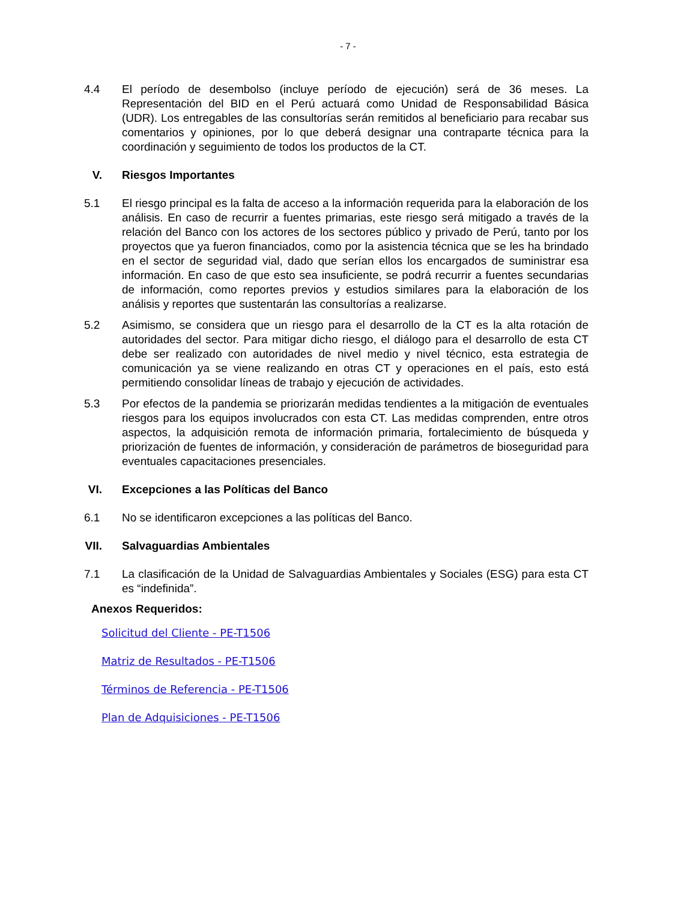- 7 -
4.4 El período de desembolso (incluye período de ejecución) será de 36 meses. La Representación del BID en el Perú actuará como Unidad de Responsabilidad Básica (UDR). Los entregables de las consultorías serán remitidos al beneficiario para recabar sus comentarios y opiniones, por lo que deberá designar una contraparte técnica para la coordinación y seguimiento de todos los productos de la CT.
V. Riesgos Importantes
5.1 El riesgo principal es la falta de acceso a la información requerida para la elaboración de los análisis. En caso de recurrir a fuentes primarias, este riesgo será mitigado a través de la relación del Banco con los actores de los sectores público y privado de Perú, tanto por los proyectos que ya fueron financiados, como por la asistencia técnica que se les ha brindado en el sector de seguridad vial, dado que serían ellos los encargados de suministrar esa información. En caso de que esto sea insuficiente, se podrá recurrir a fuentes secundarias de información, como reportes previos y estudios similares para la elaboración de los análisis y reportes que sustentarán las consultorías a realizarse.
5.2 Asimismo, se considera que un riesgo para el desarrollo de la CT es la alta rotación de autoridades del sector. Para mitigar dicho riesgo, el diálogo para el desarrollo de esta CT debe ser realizado con autoridades de nivel medio y nivel técnico, esta estrategia de comunicación ya se viene realizando en otras CT y operaciones en el país, esto está permitiendo consolidar líneas de trabajo y ejecución de actividades.
5.3 Por efectos de la pandemia se priorizarán medidas tendientes a la mitigación de eventuales riesgos para los equipos involucrados con esta CT. Las medidas comprenden, entre otros aspectos, la adquisición remota de información primaria, fortalecimiento de búsqueda y priorización de fuentes de información, y consideración de parámetros de bioseguridad para eventuales capacitaciones presenciales.
VI. Excepciones a las Políticas del Banco
6.1 No se identificaron excepciones a las políticas del Banco.
VII. Salvaguardias Ambientales
7.1 La clasificación de la Unidad de Salvaguardias Ambientales y Sociales (ESG) para esta CT es “indefinida”.
Anexos Requeridos:
Solicitud del Cliente - PE-T1506
Matriz de Resultados - PE-T1506
Términos de Referencia - PE-T1506
Plan de Adquisiciones - PE-T1506